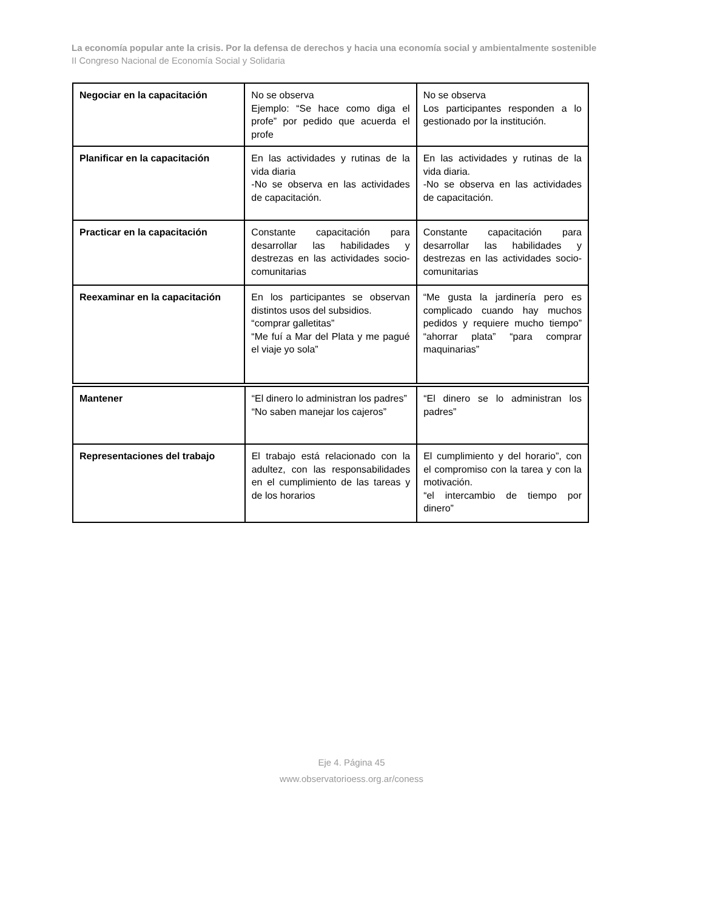La economía popular ante la crisis. Por la defensa de derechos y hacia una economía social y ambientalmente sostenible
II Congreso Nacional de Economía Social y Solidaria
| Negociar en la capacitación | No se observa Ejemplo: “Se hace como diga el profe” por pedido que acuerda el profe | No se observa Los participantes responden a lo gestionado por la institución. |
| Planificar en la capacitación | En las actividades y rutinas de la vida diaria -No se observa en las actividades de capacitación. | En las actividades y rutinas de la vida diaria. -No se observa en las actividades de capacitación. |
| Practicar en la capacitación | Constante capacitación para desarrollar las habilidades y destrezas en las actividades socio-comunitarias | Constante capacitación para desarrollar las habilidades y destrezas en las actividades socio-comunitarias |
| Reexaminar en la capacitación | En los participantes se observan distintos usos del subsidios. “comprar galletitas” “Me fuí a Mar del Plata y me pagué el viaje yo sola” | “Me gusta la jardinería pero es complicado cuando hay muchos pedidos y requiere mucho tiempo” “ahorrar plata” “para comprar maquinarias” |
| Mantener | “El dinero lo administran los padres” “No saben manejar los cajeros” | “El dinero se lo administran los padres” |
| Representaciones del trabajo | El trabajo está relacionado con la adultez, con las responsabilidades en el cumplimiento de las tareas y de los horarios | El cumplimiento y del horario”, con el compromiso con la tarea y con la motivación. “el intercambio de tiempo por dinero” |
Eje 4. Página 45
www.observatorioess.org.ar/coness